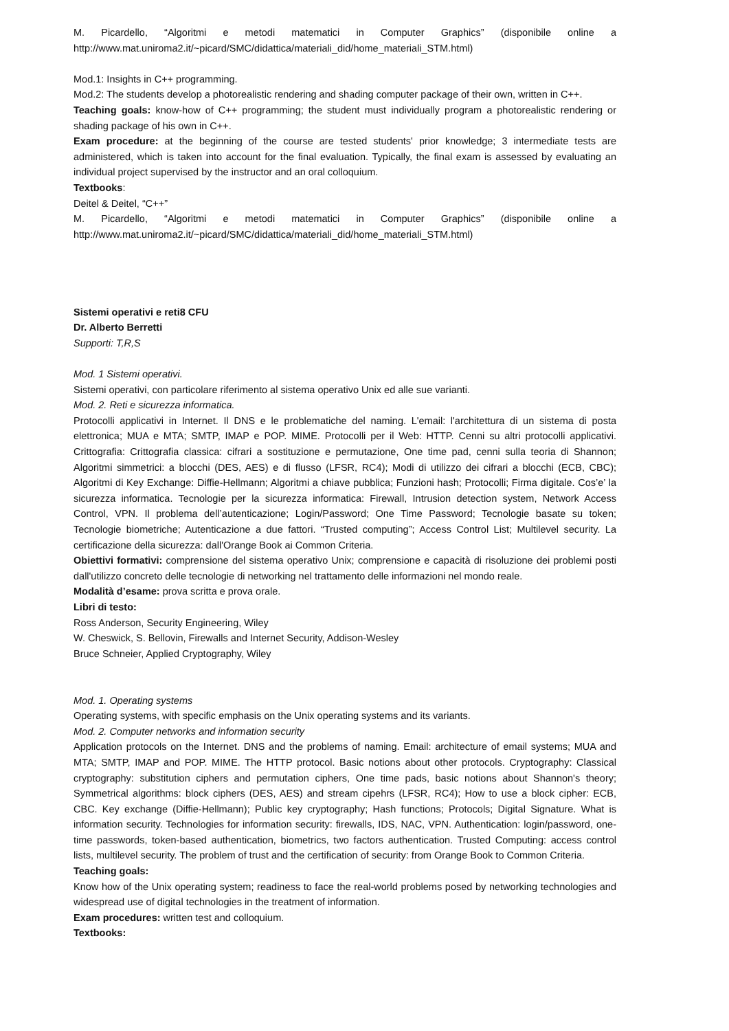M. Picardello, “Algoritmi e metodi matematici in Computer Graphics” (disponibile online a http://www.mat.uniroma2.it/~picard/SMC/didattica/materiali_did/home_materiali_STM.html)
Mod.1: Insights in C++ programming.
Mod.2: The students develop a photorealistic rendering and shading computer package of their own, written in C++.
Teaching goals: know-how of C++ programming; the student must individually program a photorealistic rendering or shading package of his own in C++.
Exam procedure: at the beginning of the course are tested students' prior knowledge; 3 intermediate tests are administered, which is taken into account for the final evaluation. Typically, the final exam is assessed by evaluating an individual project supervised by the instructor and an oral colloquium.
Textbooks:
Deitel & Deitel, “C++”
M. Picardello, “Algoritmi e metodi matematici in Computer Graphics” (disponibile online a http://www.mat.uniroma2.it/~picard/SMC/didattica/materiali_did/home_materiali_STM.html)
Sistemi operativi e reti 8 CFU
Dr. Alberto Berretti
Supporti: T,R,S
Mod. 1 Sistemi operativi.
Sistemi operativi, con particolare riferimento al sistema operativo Unix ed alle sue varianti.
Mod. 2. Reti e sicurezza informatica.
Protocolli applicativi in Internet. Il DNS e le problematiche del naming. L'email: l'architettura di un sistema di posta elettronica; MUA e MTA; SMTP, IMAP e POP. MIME. Protocolli per il Web: HTTP. Cenni su altri protocolli applicativi. Crittografia: Crittografia classica: cifrari a sostituzione e permutazione, One time pad, cenni sulla teoria di Shannon; Algoritmi simmetrici: a blocchi (DES, AES) e di flusso (LFSR, RC4); Modi di utilizzo dei cifrari a blocchi (ECB, CBC); Algoritmi di Key Exchange: Diffie-Hellmann; Algoritmi a chiave pubblica; Funzioni hash; Protocolli; Firma digitale. Cos’e’ la sicurezza informatica. Tecnologie per la sicurezza informatica: Firewall, Intrusion detection system, Network Access Control, VPN. Il problema dell’autenticazione; Login/Password; One Time Password; Tecnologie basate su token; Tecnologie biometriche; Autenticazione a due fattori. “Trusted computing”; Access Control List; Multilevel security. La certificazione della sicurezza: dall'Orange Book ai Common Criteria.
Obiettivi formativi: comprensione del sistema operativo Unix; comprensione e capacità di risoluzione dei problemi posti dall'utilizzo concreto delle tecnologie di networking nel trattamento delle informazioni nel mondo reale.
Modalità d’esame: prova scritta e prova orale.
Libri di testo:
Ross Anderson, Security Engineering, Wiley
W. Cheswick, S. Bellovin, Firewalls and Internet Security, Addison-Wesley
Bruce Schneier, Applied Cryptography, Wiley
Mod. 1. Operating systems
Operating systems, with specific emphasis on the Unix operating systems and its variants.
Mod. 2. Computer networks and information security
Application protocols on the Internet. DNS and the problems of naming. Email: architecture of email systems; MUA and MTA; SMTP, IMAP and POP. MIME. The HTTP protocol. Basic notions about other protocols. Cryptography: Classical cryptography: substitution ciphers and permutation ciphers, One time pads, basic notions about Shannon's theory; Symmetrical algorithms: block ciphers (DES, AES) and stream cipehrs (LFSR, RC4); How to use a block cipher: ECB, CBC. Key exchange (Diffie-Hellmann); Public key cryptography; Hash functions; Protocols; Digital Signature. What is information security. Technologies for information security: firewalls, IDS, NAC, VPN. Authentication: login/password, one-time passwords, token-based authentication, biometrics, two factors authentication. Trusted Computing: access control lists, multilevel security. The problem of trust and the certification of security: from Orange Book to Common Criteria.
Teaching goals:
Know how of the Unix operating system; readiness to face the real-world problems posed by networking technologies and widespread use of digital technologies in the treatment of information.
Exam procedures: written test and colloquium.
Textbooks: